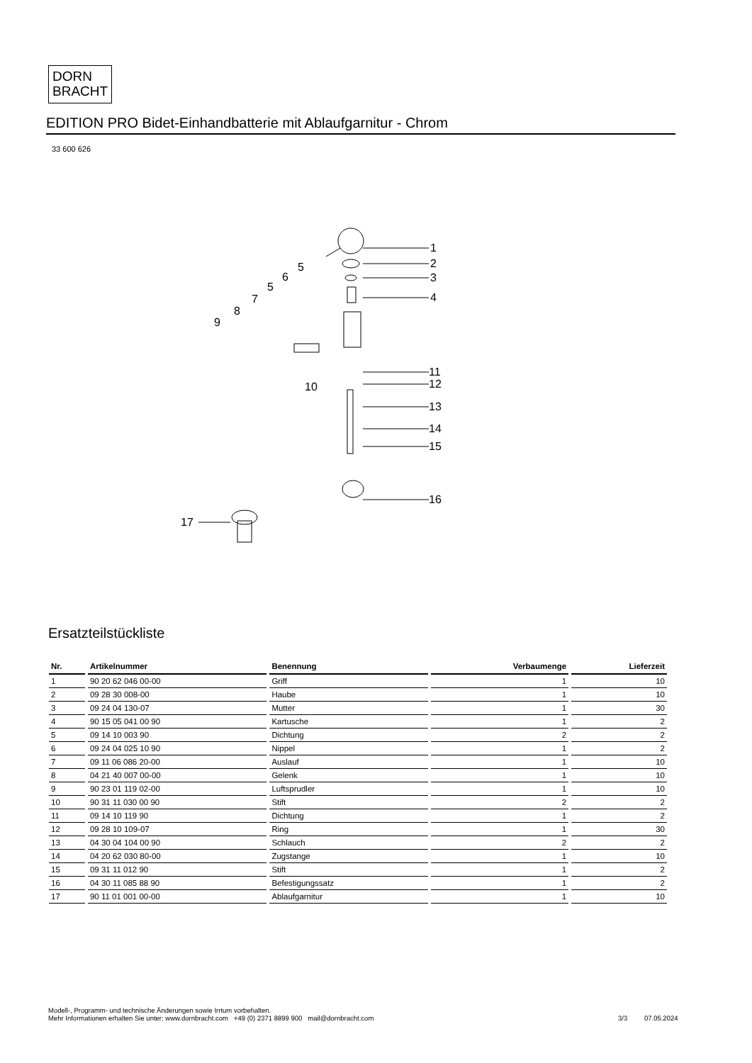DORN
BRACHT
EDITION PRO Bidet-Einhandbatterie mit Ablaufgarnitur - Chrom
33 600 626
1
2
3
4
5
6
5
7
8
9
10
11
12
13
14
15
16
17
Ersatzteilstückliste
| Nr. | Artikelnummer | Benennung | Verbaumenge | Lieferzeit |
| --- | --- | --- | --- | --- |
| 1 | 90 20 62 046 00-00 | Griff | 1 | 10 |
| 2 | 09 28 30 008-00 | Haube | 1 | 10 |
| 3 | 09 24 04 130-07 | Mutter | 1 | 30 |
| 4 | 90 15 05 041 00 90 | Kartusche | 1 | 2 |
| 5 | 09 14 10 003 90 | Dichtung | 2 | 2 |
| 6 | 09 24 04 025 10 90 | Nippel | 1 | 2 |
| 7 | 09 11 06 086 20-00 | Auslauf | 1 | 10 |
| 8 | 04 21 40 007 00-00 | Gelenk | 1 | 10 |
| 9 | 90 23 01 119 02-00 | Luftsprudler | 1 | 10 |
| 10 | 90 31 11 030 00 90 | Stift | 2 | 2 |
| 11 | 09 14 10 119 90 | Dichtung | 1 | 2 |
| 12 | 09 28 10 109-07 | Ring | 1 | 30 |
| 13 | 04 30 04 104 00 90 | Schlauch | 2 | 2 |
| 14 | 04 20 62 030 80-00 | Zugstange | 1 | 10 |
| 15 | 09 31 11 012 90 | Stift | 1 | 2 |
| 16 | 04 30 11 085 88 90 | Befestigungssatz | 1 | 2 |
| 17 | 90 11 01 001 00-00 | Ablaufgarnitur | 1 | 10 |
Modell-, Programm- und technische Änderungen sowie Irrtum vorbehalten.
Mehr Informationen erhalten Sie unter: www.dornbracht.com +49 (0) 2371 8899 900 mail@dornbracht.com
3/3 07.05.2024